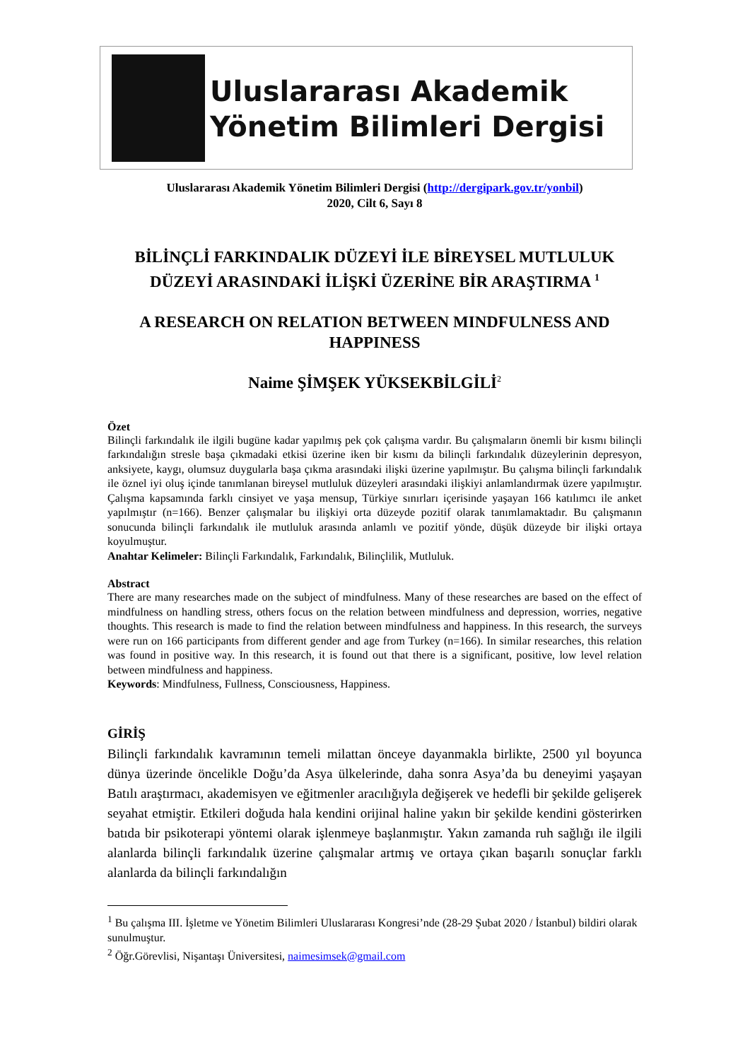Uluslararası Akademik
Yönetim Bilimleri Dergisi
Uluslararası Akademik Yönetim Bilimleri Dergisi (http://dergipark.gov.tr/yonbil)
2020, Cilt 6, Sayı 8
BİLİNÇLİ FARKINDALIK DÜZEYİ İLE BİREYSEL MUTLULUK DÜZEYİ ARASINDAKİ İLİŞKİ ÜZERİNE BİR ARAŞTIRMA <sup>1</sup>
A RESEARCH ON RELATION BETWEEN MINDFULNESS AND HAPPINESS
Naime ŞİMŞEK YÜKSEKBİLGİLİ<sup>2</sup>
Özet
Bilinçli farkındalık ile ilgili bugüne kadar yapılmış pek çok çalışma vardır. Bu çalışmaların önemli bir kısmı bilinçli farkındalığın stresle başa çıkmadaki etkisi üzerine iken bir kısmı da bilinçli farkındalık düzeylerinin depresyon, anksiyete, kaygı, olumsuz duygularla başa çıkma arasındaki ilişki üzerine yapılmıştır. Bu çalışma bilinçli farkındalık ile öznel iyi oluş içinde tanımlanan bireysel mutluluk düzeyleri arasındaki ilişkiyi anlamlandırmak üzere yapılmıştır. Çalışma kapsamında farklı cinsiyet ve yaşa mensup, Türkiye sınırları içerisinde yaşayan 166 katılımcı ile anket yapılmıştır (n=166). Benzer çalışmalar bu ilişkiyi orta düzeyde pozitif olarak tanımlamaktadır. Bu çalışmanın sonucunda bilinçli farkındalık ile mutluluk arasında anlamlı ve pozitif yönde, düşük düzeyde bir ilişki ortaya koyulmuştur.
Anahtar Kelimeler: Bilinçli Farkındalık, Farkındalık, Bilinçlilik, Mutluluk.
Abstract
There are many researches made on the subject of mindfulness. Many of these researches are based on the effect of mindfulness on handling stress, others focus on the relation between mindfulness and depression, worries, negative thoughts. This research is made to find the relation between mindfulness and happiness. In this research, the surveys were run on 166 participants from different gender and age from Turkey (n=166). In similar researches, this relation was found in positive way. In this research, it is found out that there is a significant, positive, low level relation between mindfulness and happiness.
Keywords: Mindfulness, Fullness, Consciousness, Happiness.
GİRİŞ
Bilinçli farkındalık kavramının temeli milattan önceye dayanmakla birlikte, 2500 yıl boyunca dünya üzerinde öncelikle Doğu’da Asya ülkelerinde, daha sonra Asya’da bu deneyimi yaşayan Batılı araştırmacı, akademisyen ve eğitmenler aracılığıyla değişerek ve hedefli bir şekilde gelişerek seyahat etmiştir. Etkileri doğuda hala kendini orijinal haline yakın bir şekilde kendini gösterirken batıda bir psikoterapi yöntemi olarak işlenmeye başlanmıştır. Yakın zamanda ruh sağlığı ile ilgili alanlarda bilinçli farkındalık üzerine çalışmalar artmış ve ortaya çıkan başarılı sonuçlar farklı alanlarda da bilinçli farkındalığın
<sup>1</sup> Bu çalışma III. İşletme ve Yönetim Bilimleri Uluslararası Kongresi’nde (28-29 Şubat 2020 / İstanbul) bildiri olarak sunulmuştur.
<sup>2</sup> Öğr.Görevlisi, Nişantaşı Üniversitesi, naimesimsek@gmail.com